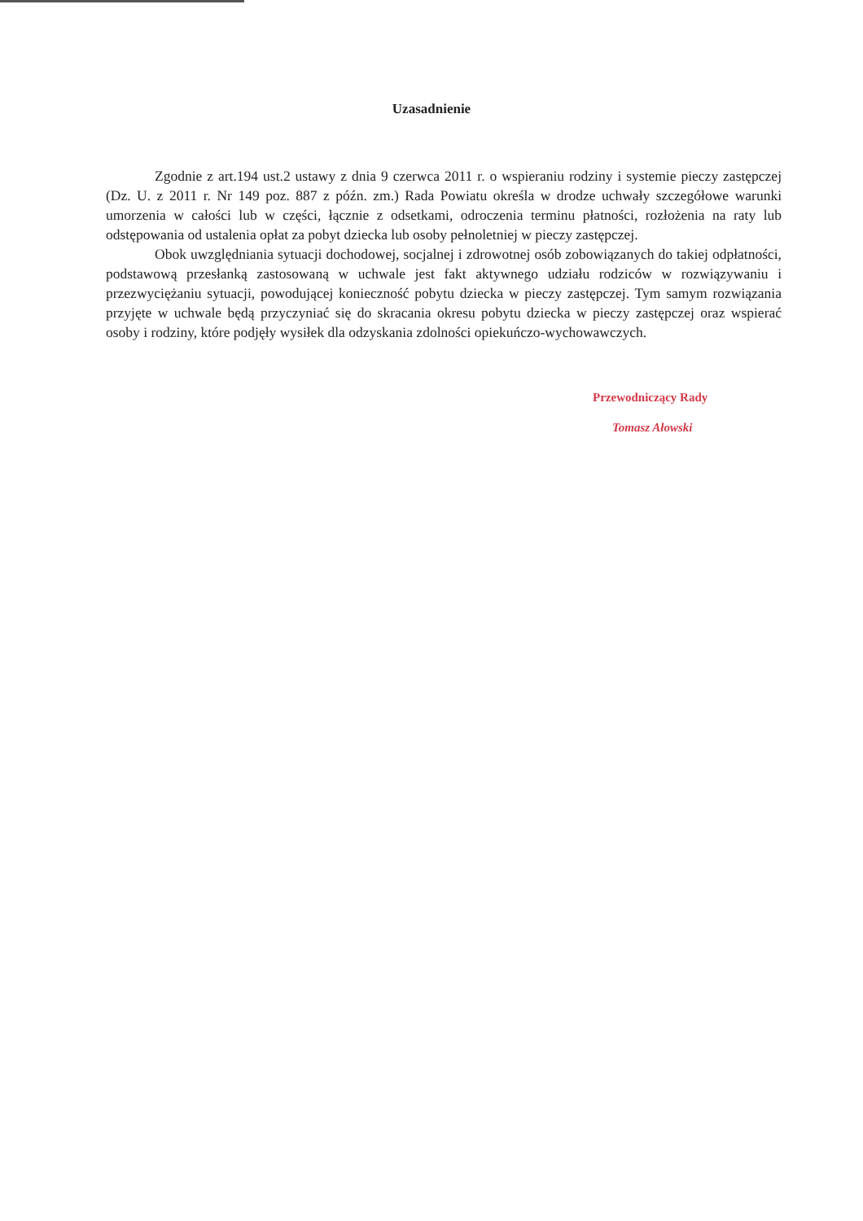Uzasadnienie
Zgodnie z art.194 ust.2 ustawy z dnia 9 czerwca 2011 r. o wspieraniu rodziny i systemie pieczy zastępczej (Dz. U. z 2011 r. Nr 149 poz. 887 z późn. zm.) Rada Powiatu określa w drodze uchwały szczegółowe warunki umorzenia w całości lub w części, łącznie z odsetkami, odroczenia terminu płatności, rozłożenia na raty lub odstępowania od ustalenia opłat za pobyt dziecka lub osoby pełnoletniej w pieczy zastępczej.
Obok uwzględniania sytuacji dochodowej, socjalnej i zdrowotnej osób zobowiązanych do takiej odpłatności, podstawową przesłanką zastosowaną w uchwale jest fakt aktywnego udziału rodziców w rozwiązywaniu i przezwyciężaniu sytuacji, powodującej konieczność pobytu dziecka w pieczy zastępczej. Tym samym rozwiązania przyjęte w uchwale będą przyczyniać się do skracania okresu pobytu dziecka w pieczy zastępczej oraz wspierać osoby i rodziny, które podjęły wysiłek dla odzyskania zdolności opiekuńczo-wychowawczych.
Przewodniczący Rady
Tomasz Ałowski